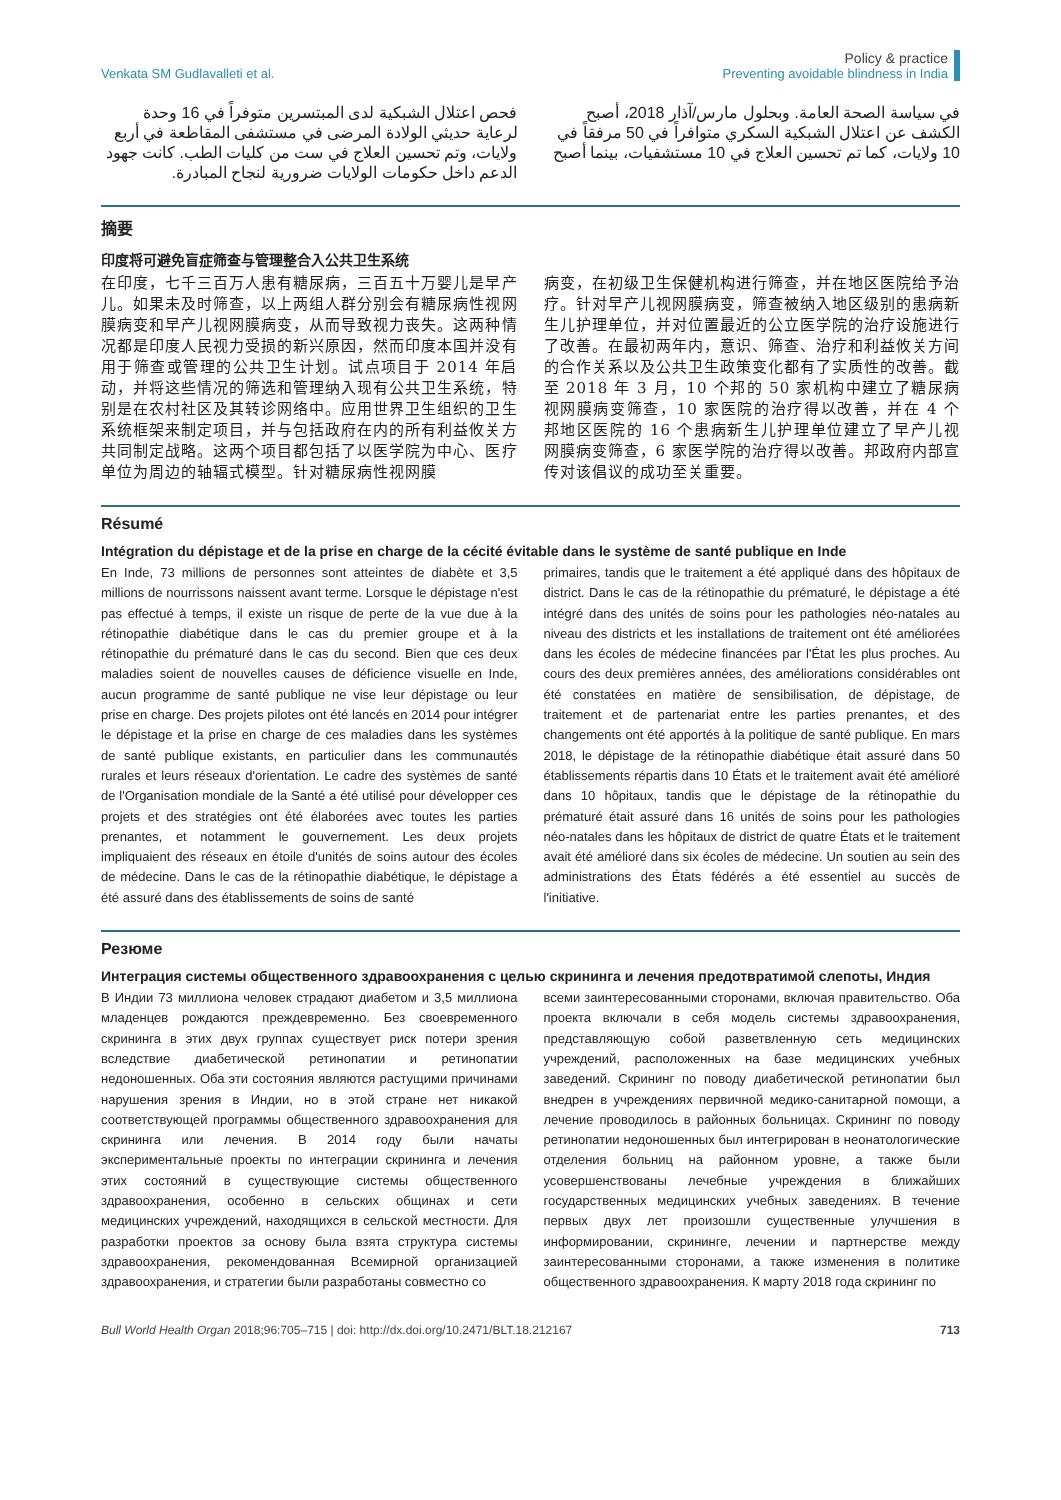Venkata SM Gudlavalleti et al.
Policy & practice
Preventing avoidable blindness in India
في سياسة الصحة العامة. وبحلول مارس/آذار 2018، أصبح الكشف عن اعتلال الشبكية السكري متوافراً في 50 مرفقاً في 10 ولايات، كما تم تحسين العلاج في 10 مستشفيات، بينما أصبح
فحص اعتلال الشبكية لدى المبتسرين متوفراً في 16 وحدة لرعاية حديثي الولادة المرضى في مستشفى المقاطعة في أربع ولايات، وتم تحسين العلاج في ست من كليات الطب. كانت جهود الدعم داخل حكومات الولايات ضرورية لنجاح المبادرة.
摘要
印度将可避免盲症筛查与管理整合入公共卫生系统
在印度，七千三百万人患有糖尿病，三百五十万婴儿是早产儿。如果未及时筛查，以上两组人群分别会有糖尿病性视网膜病变和早产儿视网膜病变，从而导致视力丧失。这两种情况都是印度人民视力受损的新兴原因，然而印度本国并没有用于筛查或管理的公共卫生计划。试点项目于 2014 年启动，并将这些情况的筛选和管理纳入现有公共卫生系统，特别是在农村社区及其转诊网络中。应用世界卫生组织的卫生系统框架来制定项目，并与包括政府在内的所有利益攸关方共同制定战略。这两个项目都包括了以医学院为中心、医疗单位为周边的轴辐式模型。针对糖尿病性视网膜
病变，在初级卫生保健机构进行筛查，并在地区医院给予治疗。针对早产儿视网膜病变，筛查被纳入地区级别的患病新生儿护理单位，并对位置最近的公立医学院的治疗设施进行了改善。在最初两年内，意识、筛查、治疗和利益攸关方间的合作关系以及公共卫生政策变化都有了实质性的改善。截至 2018 年 3 月，10 个邦的 50 家机构中建立了糖尿病视网膜病变筛查，10 家医院的治疗得以改善，并在 4 个邦地区医院的 16 个患病新生儿护理单位建立了早产儿视网膜病变筛查，6 家医学院的治疗得以改善。邦政府内部宣传对该倡议的成功至关重要。
Résumé
Intégration du dépistage et de la prise en charge de la cécité évitable dans le système de santé publique en Inde
En Inde, 73 millions de personnes sont atteintes de diabète et 3,5 millions de nourrissons naissent avant terme. Lorsque le dépistage n'est pas effectué à temps, il existe un risque de perte de la vue due à la rétinopathie diabétique dans le cas du premier groupe et à la rétinopathie du prématuré dans le cas du second. Bien que ces deux maladies soient de nouvelles causes de déficience visuelle en Inde, aucun programme de santé publique ne vise leur dépistage ou leur prise en charge. Des projets pilotes ont été lancés en 2014 pour intégrer le dépistage et la prise en charge de ces maladies dans les systèmes de santé publique existants, en particulier dans les communautés rurales et leurs réseaux d'orientation. Le cadre des systèmes de santé de l'Organisation mondiale de la Santé a été utilisé pour développer ces projets et des stratégies ont été élaborées avec toutes les parties prenantes, et notamment le gouvernement. Les deux projets impliquaient des réseaux en étoile d'unités de soins autour des écoles de médecine. Dans le cas de la rétinopathie diabétique, le dépistage a été assuré dans des établissements de soins de santé
primaires, tandis que le traitement a été appliqué dans des hôpitaux de district. Dans le cas de la rétinopathie du prématuré, le dépistage a été intégré dans des unités de soins pour les pathologies néo-natales au niveau des districts et les installations de traitement ont été améliorées dans les écoles de médecine financées par l'État les plus proches. Au cours des deux premières années, des améliorations considérables ont été constatées en matière de sensibilisation, de dépistage, de traitement et de partenariat entre les parties prenantes, et des changements ont été apportés à la politique de santé publique. En mars 2018, le dépistage de la rétinopathie diabétique était assuré dans 50 établissements répartis dans 10 États et le traitement avait été amélioré dans 10 hôpitaux, tandis que le dépistage de la rétinopathie du prématuré était assuré dans 16 unités de soins pour les pathologies néo-natales dans les hôpitaux de district de quatre États et le traitement avait été amélioré dans six écoles de médecine. Un soutien au sein des administrations des États fédérés a été essentiel au succès de l'initiative.
Резюме
Интеграция системы общественного здравоохранения с целью скрининга и лечения предотвратимой слепоты, Индия
В Индии 73 миллиона человек страдают диабетом и 3,5 миллиона младенцев рождаются преждевременно. Без своевременного скрининга в этих двух группах существует риск потери зрения вследствие диабетической ретинопатии и ретинопатии недоношенных. Оба эти состояния являются растущими причинами нарушения зрения в Индии, но в этой стране нет никакой соответствующей программы общественного здравоохранения для скрининга или лечения. В 2014 году были начаты экспериментальные проекты по интеграции скрининга и лечения этих состояний в существующие системы общественного здравоохранения, особенно в сельских общинах и сети медицинских учреждений, находящихся в сельской местности. Для разработки проектов за основу была взята структура системы здравоохранения, рекомендованная Всемирной организацией здравоохранения, и стратегии были разработаны совместно со
всеми заинтересованными сторонами, включая правительство. Оба проекта включали в себя модель системы здравоохранения, представляющую собой разветвленную сеть медицинских учреждений, расположенных на базе медицинских учебных заведений. Скрининг по поводу диабетической ретинопатии был внедрен в учреждениях первичной медико-санитарной помощи, а лечение проводилось в районных больницах. Скрининг по поводу ретинопатии недоношенных был интегрирован в неонатологические отделения больниц на районном уровне, а также были усовершенствованы лечебные учреждения в ближайших государственных медицинских учебных заведениях. В течение первых двух лет произошли существенные улучшения в информировании, скрининге, лечении и партнерстве между заинтересованными сторонами, а также изменения в политике общественного здравоохранения. К марту 2018 года скрининг по
Bull World Health Organ 2018;96:705–715 | doi: http://dx.doi.org/10.2471/BLT.18.212167
713